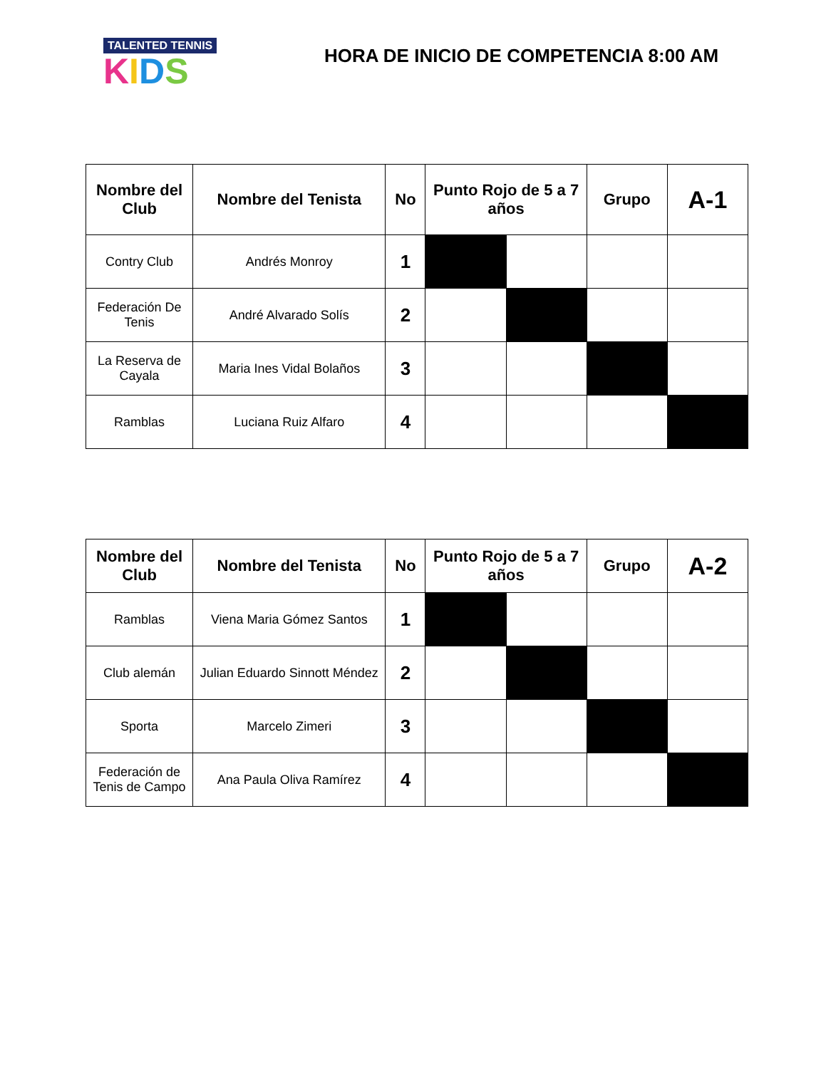TALENTED TENNIS
KIDS
HORA DE INICIO DE COMPETENCIA 8:00 AM
| Nombre del Club | Nombre del Tenista | No | Punto Rojo de 5 a 7 años | | Grupo | A-1 |
| --- | --- | --- | --- | --- | --- | --- |
| Contry Club | Andrés Monroy | 1 | | | | |
| Federación De Tenis | André Alvarado Solís | 2 | | | | |
| La Reserva de Cayala | Maria Ines Vidal Bolaños | 3 | | | | |
| Ramblas | Luciana Ruiz Alfaro | 4 | | | | |
| Nombre del Club | Nombre del Tenista | No | Punto Rojo de 5 a 7 años | | Grupo | A-2 |
| --- | --- | --- | --- | --- | --- | --- |
| Ramblas | Viena Maria Gómez Santos | 1 | | | | |
| Club alemán | Julian Eduardo Sinnott Méndez | 2 | | | | |
| Sporta | Marcelo Zimeri | 3 | | | | |
| Federación de Tenis de Campo | Ana Paula Oliva Ramírez | 4 | | | | |